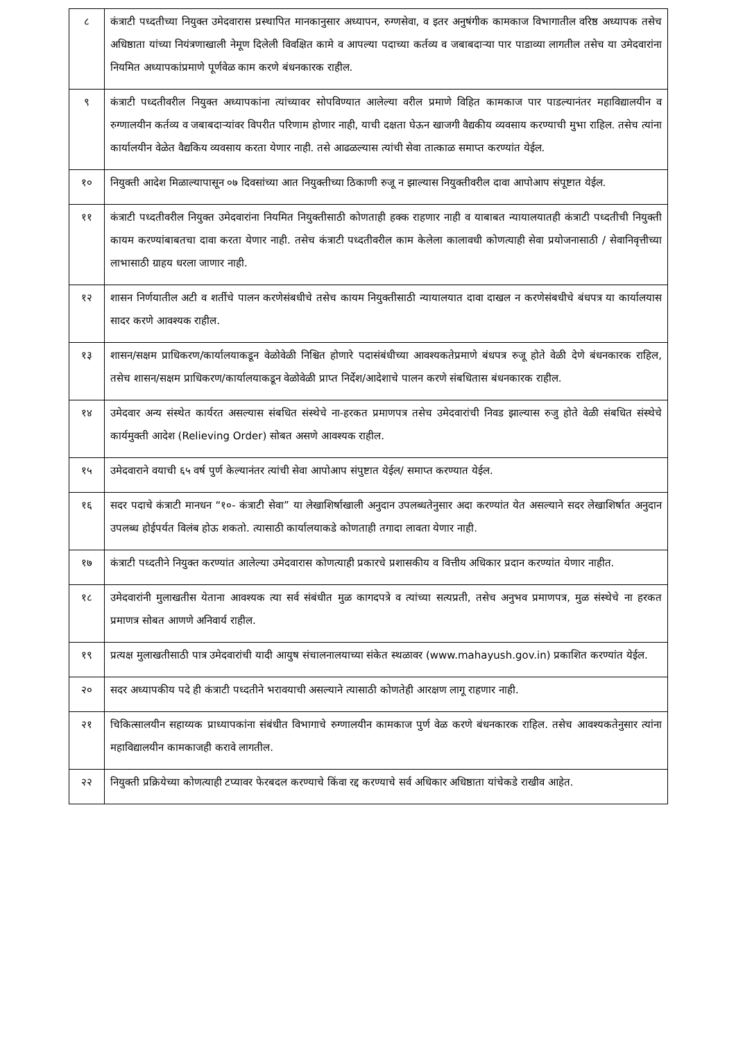| ८ | कंत्राटी पध्दतीच्या नियुक्त उमेदवारास प्रस्थापित मानकानुसार अध्यापन, रुग्णसेवा, व इतर अनुषंगीक कामकाज विभागातील वरिष्ठ अध्यापक तसेच अधिष्ठाता यांच्या नियंत्रणाखाली नेमूण दिलेली विवक्षित कामे व आपल्या पदाच्या कर्तव्य व जबाबदाऱ्या पार पाडाव्या लागतील तसेच या उमेदवारांना नियमित अध्यापकांप्रमाणे पूर्णवेळ काम करणे बंधनकारक राहील. |
| ९ | कंत्राटी पध्दतीवरील नियुक्त अध्यापकांना त्यांच्यावर सोपविण्यात आलेल्या वरील प्रमाणे विहित कामकाज पार पाडल्यानंतर महाविद्यालयीन व रुग्णालयीन कर्तव्य व जबाबदाऱ्यांवर विपरीत परिणाम होणार नाही, याची दक्षता घेऊन खाजगी वैद्यकीय व्यवसाय करण्याची मुभा राहिल. तसेच त्यांना कार्यालयीन वेळेत वैद्यकिय व्यवसाय करता येणार नाही. तसे आढळल्यास त्यांची सेवा तात्काळ समाप्त करण्यांत येईल. |
| १० | नियुक्ती आदेश मिळाल्यापासून ०७ दिवसांच्या आत नियुक्तीच्या ठिकाणी रुजू न झाल्यास नियुक्तीवरील दावा आपोआप संपूष्टात येईल. |
| ११ | कंत्राटी पध्दतीवरील नियुक्त उमेदवारांना नियमित नियुक्तीसाठी कोणताही हक्क राहणार नाही व याबाबत न्यायालयातही कंत्राटी पध्दतीची नियुक्ती कायम करण्यांबाबतचा दावा करता येणार नाही. तसेच कंत्राटी पध्दतीवरील काम केलेला कालावधी कोणत्याही सेवा प्रयोजनासाठी / सेवानिवृत्तीच्या लाभासाठी ग्राहय धरला जाणार नाही. |
| १२ | शासन निर्णयातील अटी व शर्तीचे पालन करणेसंबधीचे तसेच कायम नियुक्तीसाठी न्यायालयात दावा दाखल न करणेसंबधीचे बंधपत्र या कार्यालयास सादर करणे आवश्यक राहील. |
| १३ | शासन/सक्षम प्राधिकरण/कार्यालयाकडून वेळोवेळी निश्चित होणारे पदासंबंधीच्या आवश्यकतेप्रमाणे बंधपत्र रुजू होते वेळी देणे बंधनकारक राहिल, तसेच शासन/सक्षम प्राधिकरण/कार्यालयाकडून वेळोवेळी प्राप्त निर्देश/आदेशाचे पालन करणे संबधितास बंधनकारक राहील. |
| १४ | उमेदवार अन्य संस्थेत कार्यरत असल्यास संबधित संस्थेचे ना-हरकत प्रमाणपत्र तसेच उमेदवारांची निवड झाल्यास रुजु होते वेळी संबधित संस्थेचे कार्यमुक्ती आदेश (Relieving Order) सोबत असणे आवश्यक राहील. |
| १५ | उमेदवाराने वयाची ६५ वर्ष पुर्ण केल्यानंतर त्यांची सेवा आपोआप संपुष्टात येईल/ समाप्त करण्यात येईल. |
| १६ | सदर पदाचे कंत्राटी मानधन “१०- कंत्राटी सेवा” या लेखाशिर्षाखाली अनुदान उपलब्धतेनुसार अदा करण्यांत येत असल्याने सदर लेखाशिर्षात अनुदान उपलब्ध होईपर्यत विलंब होऊ शकतो. त्यासाठी कार्यालयाकडे कोणताही तगादा लावता येणार नाही. |
| १७ | कंत्राटी पध्दतीने नियुक्त करण्यांत आलेल्या उमेदवारास कोणत्याही प्रकारचे प्रशासकीय व वित्तीय अधिकार प्रदान करण्यांत येणार नाहीत. |
| १८ | उमेदवारांनी मुलाखतीस येताना आवश्यक त्या सर्व संबंधीत मुळ कागदपत्रे व त्यांच्या सत्यप्रती, तसेच अनुभव प्रमाणपत्र, मुळ संस्थेचे ना हरकत प्रमाणत्र सोबत आणणे अनिवार्य राहील. |
| १९ | प्रत्यक्ष मुलाखतीसाठी पात्र उमेदवारांची यादी आयुष संचालनालयाच्या संकेत स्थळावर (www.mahayush.gov.in) प्रकाशित करण्यांत येईल. |
| २० | सदर अध्यापकीय पदे ही कंत्राटी पध्दतीने भरावयाची असल्याने त्यासाठी कोणतेही आरक्षण लागू राहणार नाही. |
| २१ | चिकित्सालयीन सहाय्यक प्राध्यापकांना संबंधीत विभागाचे रुग्णालयीन कामकाज पुर्ण वेळ करणे बंधनकारक राहिल. तसेच आवश्यकतेनुसार त्यांना महाविद्यालयीन कामकाजही करावे लागतील. |
| २२ | नियुक्ती प्रक्रियेच्या कोणत्याही टप्यावर फेरबदल करण्याचे किंवा रद्द करण्याचे सर्व अधिकार अधिष्ठाता यांचेकडे राखीव आहेत. |